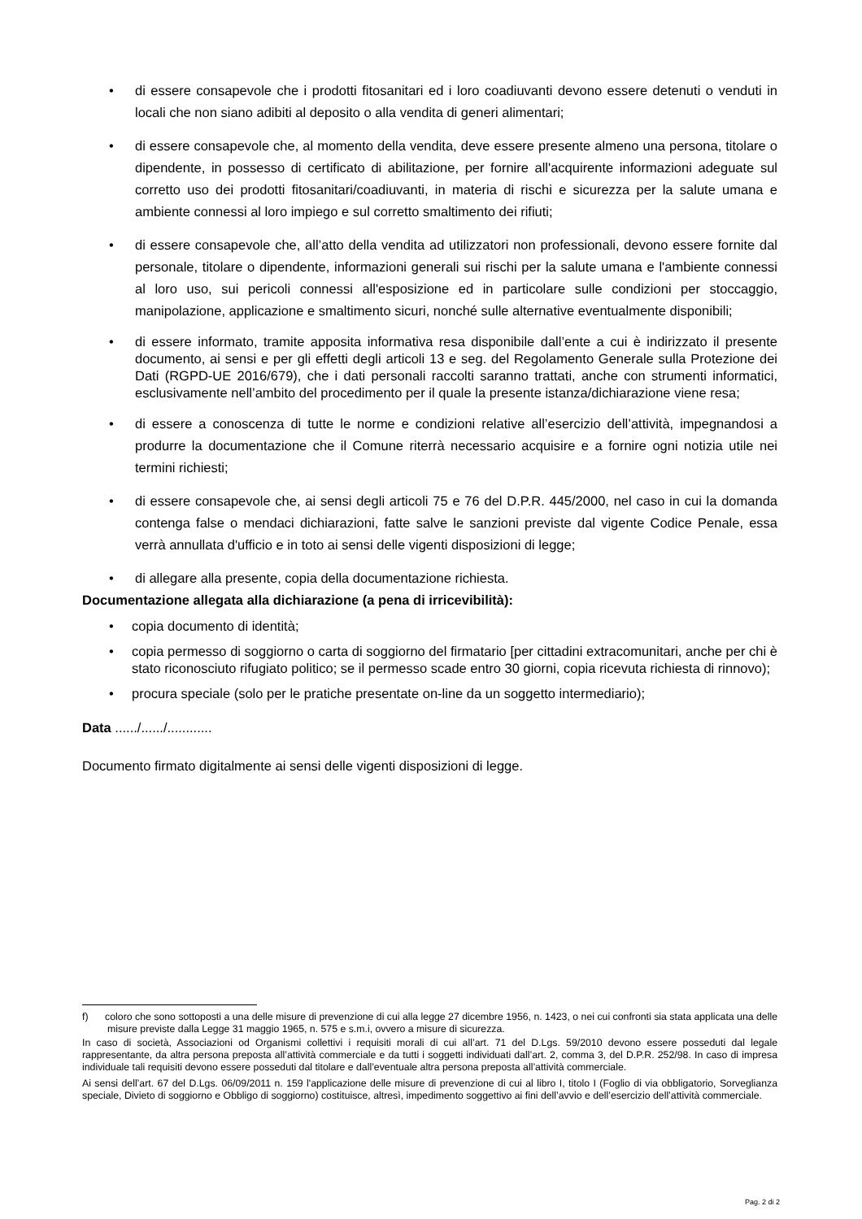• di essere consapevole che i prodotti fitosanitari ed i loro coadiuvanti devono essere detenuti o venduti in locali che non siano adibiti al deposito o alla vendita di generi alimentari;
• di essere consapevole che, al momento della vendita, deve essere presente almeno una persona, titolare o dipendente, in possesso di certificato di abilitazione, per fornire all'acquirente informazioni adeguate sul corretto uso dei prodotti fitosanitari/coadiuvanti, in materia di rischi e sicurezza per la salute umana e ambiente connessi al loro impiego e sul corretto smaltimento dei rifiuti;
• di essere consapevole che, all’atto della vendita ad utilizzatori non professionali, devono essere fornite dal personale, titolare o dipendente, informazioni generali sui rischi per la salute umana e l'ambiente connessi al loro uso, sui pericoli connessi all'esposizione ed in particolare sulle condizioni per stoccaggio, manipolazione, applicazione e smaltimento sicuri, nonché sulle alternative eventualmente disponibili;
• di essere informato, tramite apposita informativa resa disponibile dall’ente a cui è indirizzato il presente documento, ai sensi e per gli effetti degli articoli 13 e seg. del Regolamento Generale sulla Protezione dei Dati (RGPD-UE 2016/679), che i dati personali raccolti saranno trattati, anche con strumenti informatici, esclusivamente nell’ambito del procedimento per il quale la presente istanza/dichiarazione viene resa;
• di essere a conoscenza di tutte le norme e condizioni relative all’esercizio dell’attività, impegnandosi a produrre la documentazione che il Comune riterrà necessario acquisire e a fornire ogni notizia utile nei termini richiesti;
• di essere consapevole che, ai sensi degli articoli 75 e 76 del D.P.R. 445/2000, nel caso in cui la domanda contenga false o mendaci dichiarazioni, fatte salve le sanzioni previste dal vigente Codice Penale, essa verrà annullata d'ufficio e in toto ai sensi delle vigenti disposizioni di legge;
• di allegare alla presente, copia della documentazione richiesta.
Documentazione allegata alla dichiarazione (a pena di irricevibilità):
• copia documento di identità;
• copia permesso di soggiorno o carta di soggiorno del firmatario [per cittadini extracomunitari, anche per chi è stato riconosciuto rifugiato politico; se il permesso scade entro 30 giorni, copia ricevuta richiesta di rinnovo);
• procura speciale (solo per le pratiche presentate on-line da un soggetto intermediario);
Data ....../....../............
Documento firmato digitalmente ai sensi delle vigenti disposizioni di legge.
f) coloro che sono sottoposti a una delle misure di prevenzione di cui alla legge 27 dicembre 1956, n. 1423, o nei cui confronti sia stata applicata una delle misure previste dalla Legge 31 maggio 1965, n. 575 e s.m.i, ovvero a misure di sicurezza.
In caso di società, Associazioni od Organismi collettivi i requisiti morali di cui all’art. 71 del D.Lgs. 59/2010 devono essere posseduti dal legale rappresentante, da altra persona preposta all’attività commerciale e da tutti i soggetti individuati dall’art. 2, comma 3, del D.P.R. 252/98. In caso di impresa individuale tali requisiti devono essere posseduti dal titolare e dall’eventuale altra persona preposta all’attività commerciale.
Ai sensi dell’art. 67 del D.Lgs. 06/09/2011 n. 159 l'applicazione delle misure di prevenzione di cui al libro I, titolo I (Foglio di via obbligatorio, Sorveglianza speciale, Divieto di soggiorno e Obbligo di soggiorno) costituisce, altresì, impedimento soggettivo ai fini dell’avvio e dell’esercizio dell’attività commerciale.
Pag. 2 di 2